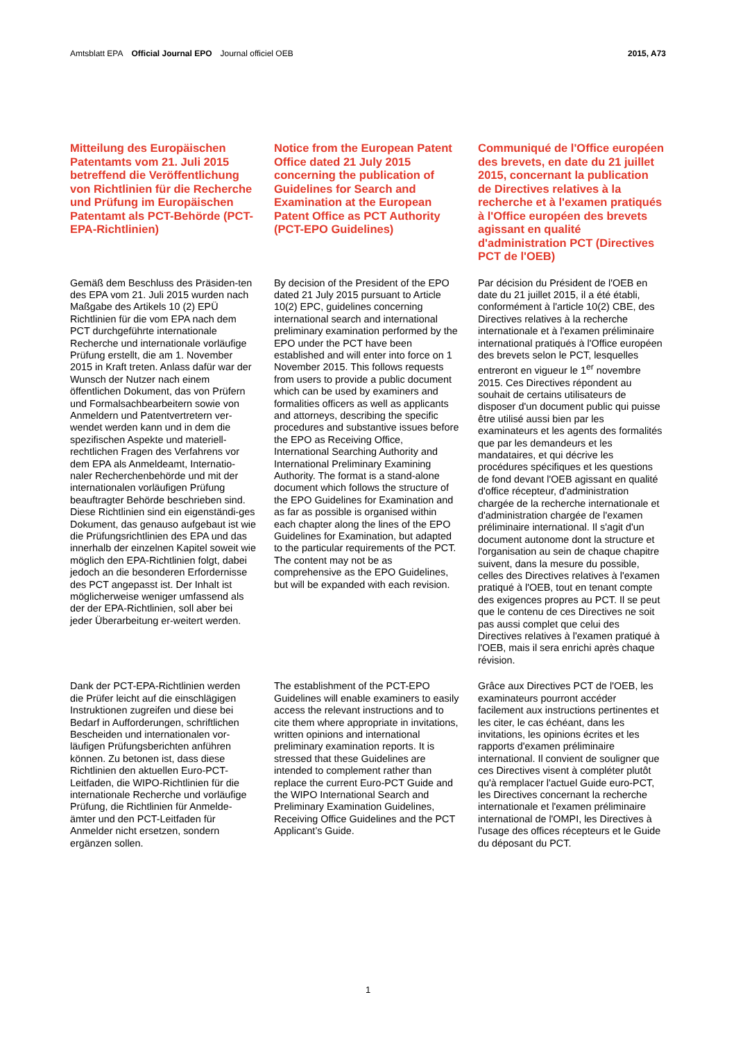Amtsblatt EPA Official Journal EPO Journal officiel OEB
2015, A73
Mitteilung des Europäischen Patentamts vom 21. Juli 2015 betreffend die Veröffentlichung von Richtlinien für die Recherche und Prüfung im Europäischen Patentamt als PCT-Behörde (PCT-EPA-Richtlinien)
Notice from the European Patent Office dated 21 July 2015 concerning the publication of Guidelines for Search and Examination at the European Patent Office as PCT Authority (PCT-EPO Guidelines)
Communiqué de l'Office européen des brevets, en date du 21 juillet 2015, concernant la publication de Directives relatives à la recherche et à l'examen pratiqués à l'Office européen des brevets agissant en qualité d'administration PCT (Directives PCT de l'OEB)
Gemäß dem Beschluss des Präsiden-ten des EPA vom 21. Juli 2015 wurden nach Maßgabe des Artikels 10 (2) EPÜ Richtlinien für die vom EPA nach dem PCT durchgeführte internationale Recherche und internationale vorläufige Prüfung erstellt, die am 1. November 2015 in Kraft treten. Anlass dafür war der Wunsch der Nutzer nach einem öffentlichen Dokument, das von Prüfern und Formalsachbearbeitern sowie von Anmeldern und Patentvertretern ver-wendet werden kann und in dem die spezifischen Aspekte und materiell-rechtlichen Fragen des Verfahrens vor dem EPA als Anmeldeamt, Internatio-naler Recherchenbehörde und mit der internationalen vorläufigen Prüfung beauftragter Behörde beschrieben sind. Diese Richtlinien sind ein eigenständi-ges Dokument, das genauso aufgebaut ist wie die Prüfungsrichtlinien des EPA und das innerhalb der einzelnen Kapitel soweit wie möglich den EPA-Richtlinien folgt, dabei jedoch an die besonderen Erfordernisse des PCT angepasst ist. Der Inhalt ist möglicherweise weniger umfassend als der der EPA-Richtlinien, soll aber bei jeder Überarbeitung er-weitert werden.
By decision of the President of the EPO dated 21 July 2015 pursuant to Article 10(2) EPC, guidelines concerning international search and international preliminary examination performed by the EPO under the PCT have been established and will enter into force on 1 November 2015. This follows requests from users to provide a public document which can be used by examiners and formalities officers as well as applicants and attorneys, describing the specific procedures and substantive issues before the EPO as Receiving Office, International Searching Authority and International Preliminary Examining Authority. The format is a stand-alone document which follows the structure of the EPO Guidelines for Examination and as far as possible is organised within each chapter along the lines of the EPO Guidelines for Examination, but adapted to the particular requirements of the PCT. The content may not be as comprehensive as the EPO Guidelines, but will be expanded with each revision.
Par décision du Président de l'OEB en date du 21 juillet 2015, il a été établi, conformément à l'article 10(2) CBE, des Directives relatives à la recherche internationale et à l'examen préliminaire international pratiqués à l'Office européen des brevets selon le PCT, lesquelles entreront en vigueur le 1<sup>er</sup> novembre 2015. Ces Directives répondent au souhait de certains utilisateurs de disposer d'un document public qui puisse être utilisé aussi bien par les examinateurs et les agents des formalités que par les demandeurs et les mandataires, et qui décrive les procédures spécifiques et les questions de fond devant l'OEB agissant en qualité d'office récepteur, d'administration chargée de la recherche internationale et d'administration chargée de l'examen préliminaire international. Il s'agit d'un document autonome dont la structure et l'organisation au sein de chaque chapitre suivent, dans la mesure du possible, celles des Directives relatives à l'examen pratiqué à l'OEB, tout en tenant compte des exigences propres au PCT. Il se peut que le contenu de ces Directives ne soit pas aussi complet que celui des Directives relatives à l'examen pratiqué à l'OEB, mais il sera enrichi après chaque révision.
Dank der PCT-EPA-Richtlinien werden die Prüfer leicht auf die einschlägigen Instruktionen zugreifen und diese bei Bedarf in Aufforderungen, schriftlichen Bescheiden und internationalen vor-läufigen Prüfungsberichten anführen können. Zu betonen ist, dass diese Richtlinien den aktuellen Euro-PCT-Leitfaden, die WIPO-Richtlinien für die internationale Recherche und vorläufige Prüfung, die Richtlinien für Anmelde-ämter und den PCT-Leitfaden für Anmelder nicht ersetzen, sondern ergänzen sollen.
The establishment of the PCT-EPO Guidelines will enable examiners to easily access the relevant instructions and to cite them where appropriate in invitations, written opinions and international preliminary examination reports. It is stressed that these Guidelines are intended to complement rather than replace the current Euro-PCT Guide and the WIPO International Search and Preliminary Examination Guidelines, Receiving Office Guidelines and the PCT Applicant’s Guide.
Grâce aux Directives PCT de l'OEB, les examinateurs pourront accéder facilement aux instructions pertinentes et les citer, le cas échéant, dans les invitations, les opinions écrites et les rapports d'examen préliminaire international. Il convient de souligner que ces Directives visent à compléter plutôt qu'à remplacer l'actuel Guide euro-PCT, les Directives concernant la recherche internationale et l'examen préliminaire international de l'OMPI, les Directives à l'usage des offices récepteurs et le Guide du déposant du PCT.
1